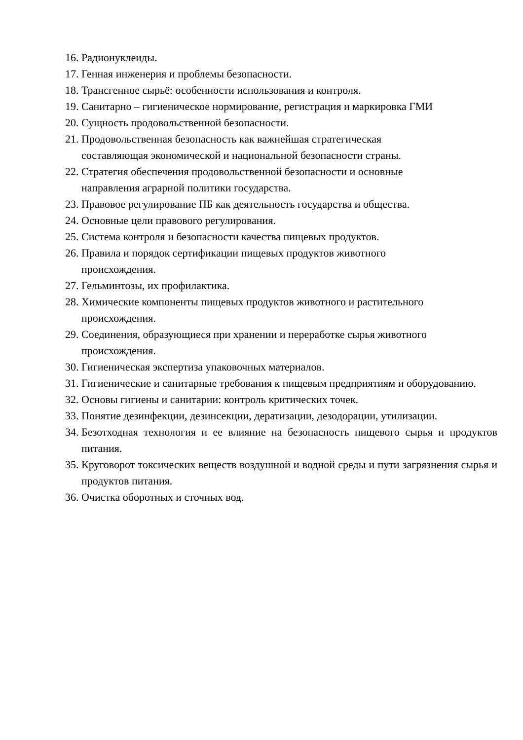16. Радионуклеиды.
17. Генная инженерия и проблемы безопасности.
18. Трансгенное сырьё: особенности использования и контроля.
19. Санитарно – гигиеническое нормирование, регистрация и маркировка ГМИ
20. Сущность продовольственной безопасности.
21. Продовольственная безопасность как важнейшая стратегическая
составляющая экономической и национальной безопасности страны.
22. Стратегия обеспечения продовольственной безопасности и основные
направления аграрной политики государства.
23. Правовое регулирование ПБ как деятельность государства и общества.
24. Основные цели правового регулирования.
25. Система контроля и безопасности качества пищевых продуктов.
26. Правила и порядок сертификации пищевых продуктов животного
происхождения.
27. Гельминтозы, их профилактика.
28. Химические компоненты пищевых продуктов животного и растительного
происхождения.
29. Соединения, образующиеся при хранении и переработке сырья животного
происхождения.
30. Гигиеническая экспертиза упаковочных материалов.
31. Гигиенические и санитарные требования к пищевым предприятиям и оборудованию.
32. Основы гигиены и санитарии: контроль критических точек.
33. Понятие дезинфекции, дезинсекции, дератизации, дезодорации, утилизации.
34. Безотходная технология и ее влияние на безопасность пищевого сырья и продуктов питания.
35. Круговорот токсических веществ воздушной и водной среды и пути загрязнения сырья и продуктов питания.
36. Очистка оборотных и сточных вод.